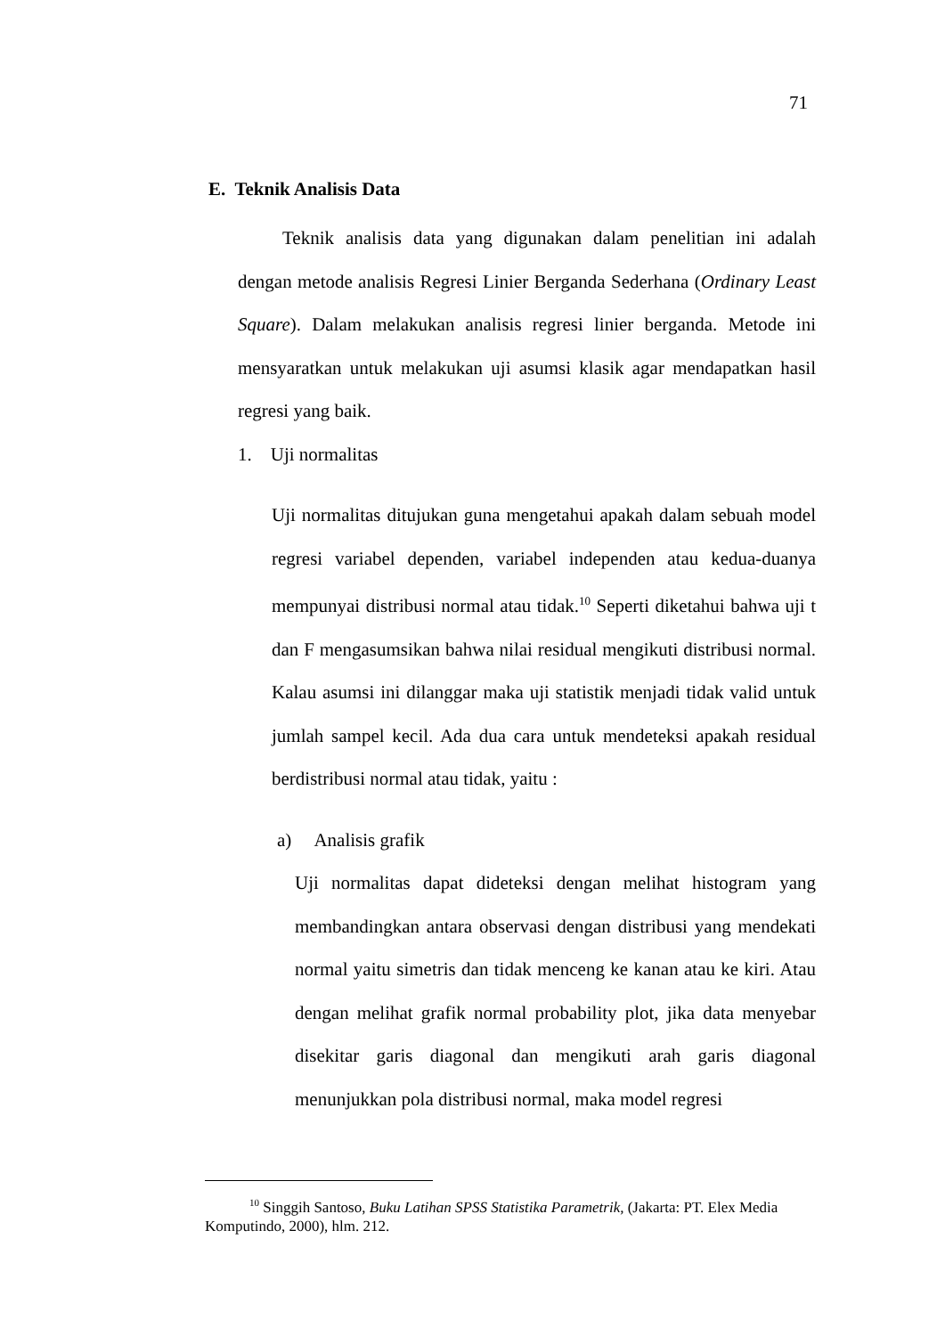71
E. Teknik Analisis Data
Teknik analisis data yang digunakan dalam penelitian ini adalah dengan metode analisis Regresi Linier Berganda Sederhana (Ordinary Least Square). Dalam melakukan analisis regresi linier berganda. Metode ini mensyaratkan untuk melakukan uji asumsi klasik agar mendapatkan hasil regresi yang baik.
1. Uji normalitas
Uji normalitas ditujukan guna mengetahui apakah dalam sebuah model regresi variabel dependen, variabel independen atau kedua-duanya mempunyai distribusi normal atau tidak.<sup>10</sup> Seperti diketahui bahwa uji t dan F mengasumsikan bahwa nilai residual mengikuti distribusi normal. Kalau asumsi ini dilanggar maka uji statistik menjadi tidak valid untuk jumlah sampel kecil. Ada dua cara untuk mendeteksi apakah residual berdistribusi normal atau tidak, yaitu :
a) Analisis grafik
Uji normalitas dapat dideteksi dengan melihat histogram yang membandingkan antara observasi dengan distribusi yang mendekati normal yaitu simetris dan tidak menceng ke kanan atau ke kiri. Atau dengan melihat grafik normal probability plot, jika data menyebar disekitar garis diagonal dan mengikuti arah garis diagonal menunjukkan pola distribusi normal, maka model regresi
<sup>10</sup> Singgih Santoso, Buku Latihan SPSS Statistika Parametrik, (Jakarta: PT. Elex Media Komputindo, 2000), hlm. 212.